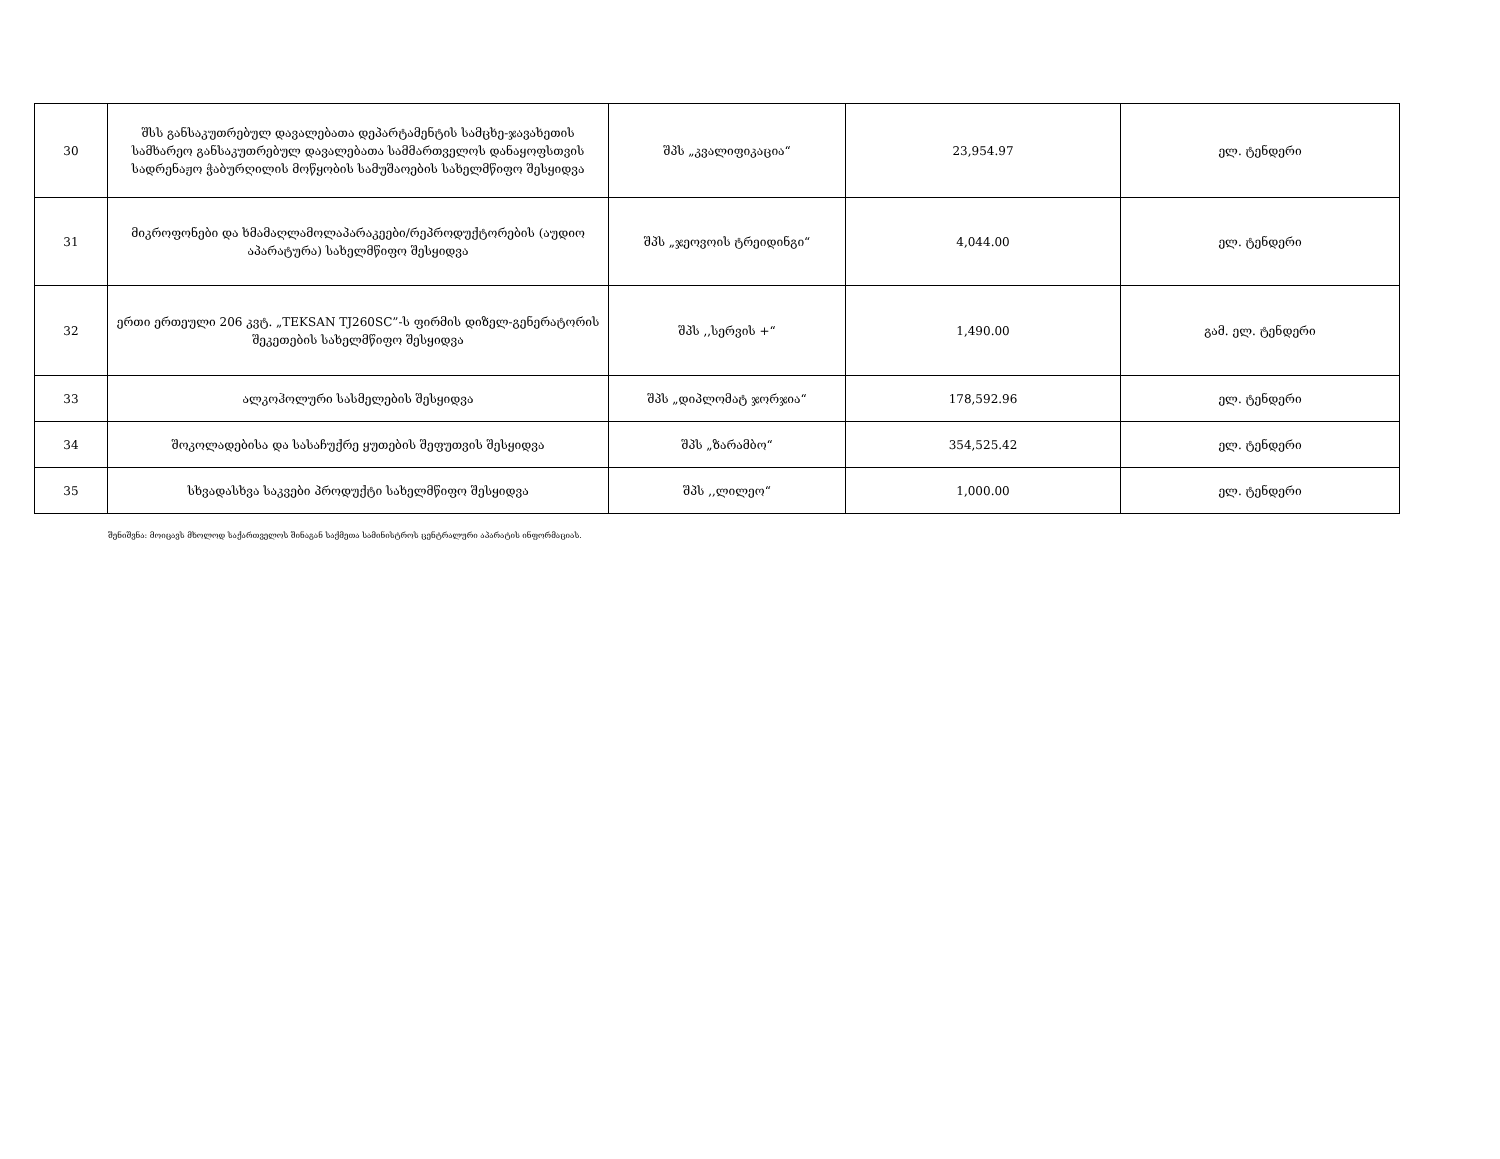| 30 | შსს განსაკუთრებულ დავალებათა დეპარტამენტის სამცხე-ჯავახეთის სამხარეო განსაკუთრებულ დავალებათა სამმართველოს დანაყოფსთვის სადრენაჟო ჭაბურღილის მოწყობის სამუშაოების სახელმწიფო შესყიდვა | შპს „კვალიფიკაცია“ | 23,954.97 | ელ. ტენდერი |
| 31 | მიკროფონები და ხმამაღლამოლაპარაკეები/რეპროდუქტორების (აუდიო აპარატურა) სახელმწიფო შესყიდვა | შპს „ჯეოვოის ტრეიდინგი“ | 4,044.00 | ელ. ტენდერი |
| 32 | ერთი ერთეული 206 კვტ. „TEKSAN TJ260SC”-ს ფირმის დიზელ-გენერატორის შეკეთების სახელმწიფო შესყიდვა | შპს ,,სერვის +“ | 1,490.00 | გამ. ელ. ტენდერი |
| 33 | ალკოჰოლური სასმელების შესყიდვა | შპს „დიპლომატ ჯორჯია“ | 178,592.96 | ელ. ტენდერი |
| 34 | შოკოლადებისა და სასაჩუქრე ყუთების შეფუთვის შესყიდვა | შპს „ზარამბო“ | 354,525.42 | ელ. ტენდერი |
| 35 | სხვადასხვა საკვები პროდუქტი სახელმწიფო შესყიდვა | შპს ,,ლილეო“ | 1,000.00 | ელ. ტენდერი |
შენიშვნა: მოიცავს მხოლოდ საქართველოს შინაგან საქმეთა სამინისტროს ცენტრალური აპარატის ინფორმაციას.